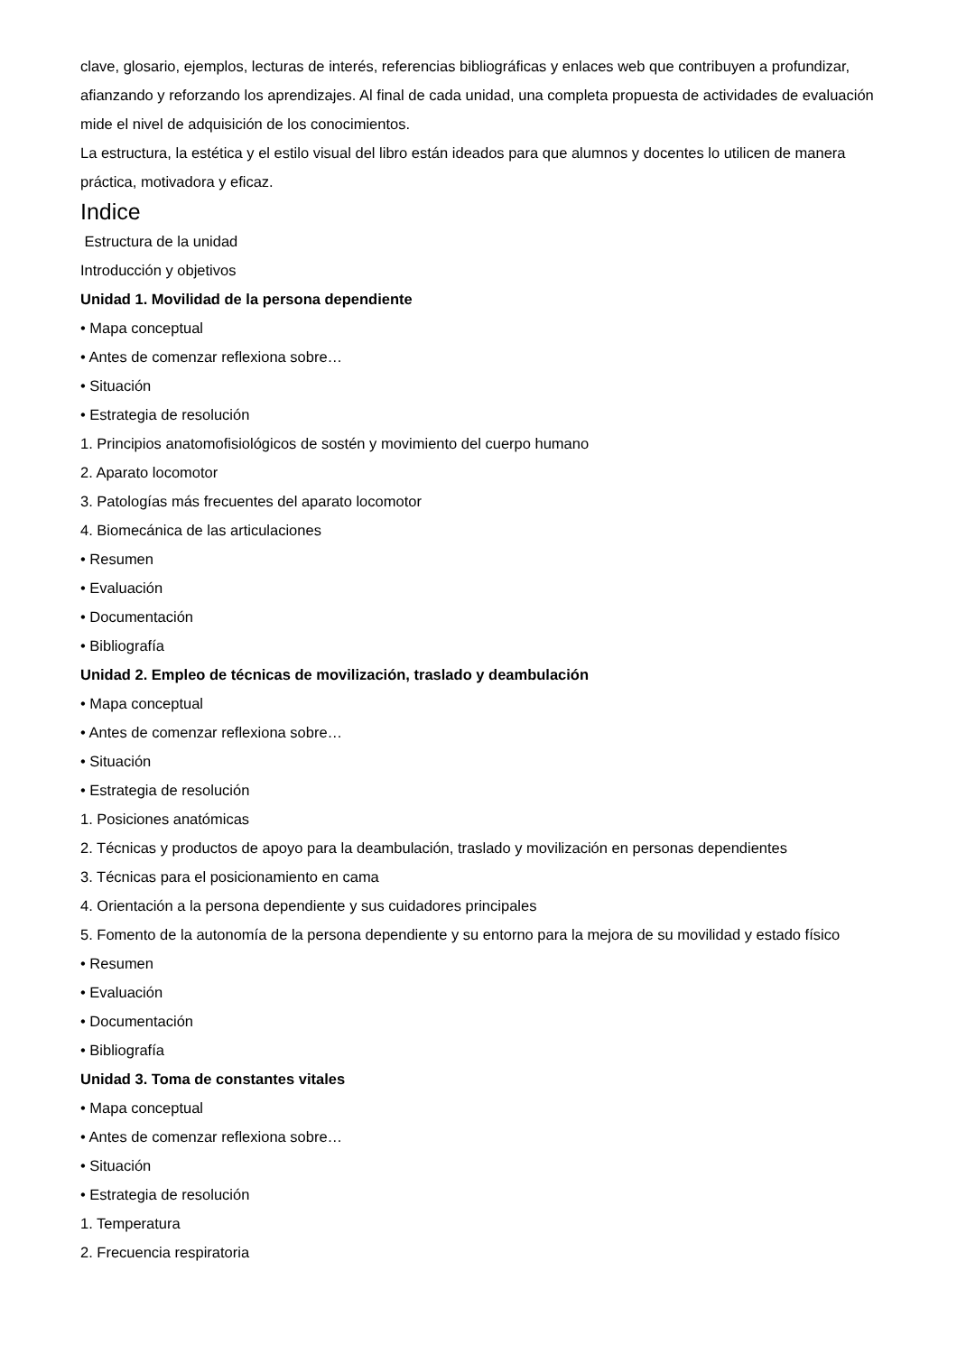clave, glosario, ejemplos, lecturas de interés, referencias bibliográficas y enlaces web que contribuyen a profundizar, afianzando y reforzando los aprendizajes. Al final de cada unidad, una completa propuesta de actividades de evaluación mide el nivel de adquisición de los conocimientos.
La estructura, la estética y el estilo visual del libro están ideados para que alumnos y docentes lo utilicen de manera práctica, motivadora y eficaz.
Indice
Estructura de la unidad
Introducción y objetivos
Unidad 1. Movilidad de la persona dependiente
• Mapa conceptual
• Antes de comenzar reflexiona sobre…
• Situación
• Estrategia de resolución
1. Principios anatomofisiológicos de sostén y movimiento del cuerpo humano
2. Aparato locomotor
3. Patologías más frecuentes del aparato locomotor
4. Biomecánica de las articulaciones
• Resumen
• Evaluación
• Documentación
• Bibliografía
Unidad 2. Empleo de técnicas de movilización, traslado y deambulación
• Mapa conceptual
• Antes de comenzar reflexiona sobre…
• Situación
• Estrategia de resolución
1. Posiciones anatómicas
2. Técnicas y productos de apoyo para la deambulación, traslado y movilización en personas dependientes
3. Técnicas para el posicionamiento en cama
4. Orientación a la persona dependiente y sus cuidadores principales
5. Fomento de la autonomía de la persona dependiente y su entorno para la mejora de su movilidad y estado físico
• Resumen
• Evaluación
• Documentación
• Bibliografía
Unidad 3. Toma de constantes vitales
• Mapa conceptual
• Antes de comenzar reflexiona sobre…
• Situación
• Estrategia de resolución
1. Temperatura
2. Frecuencia respiratoria